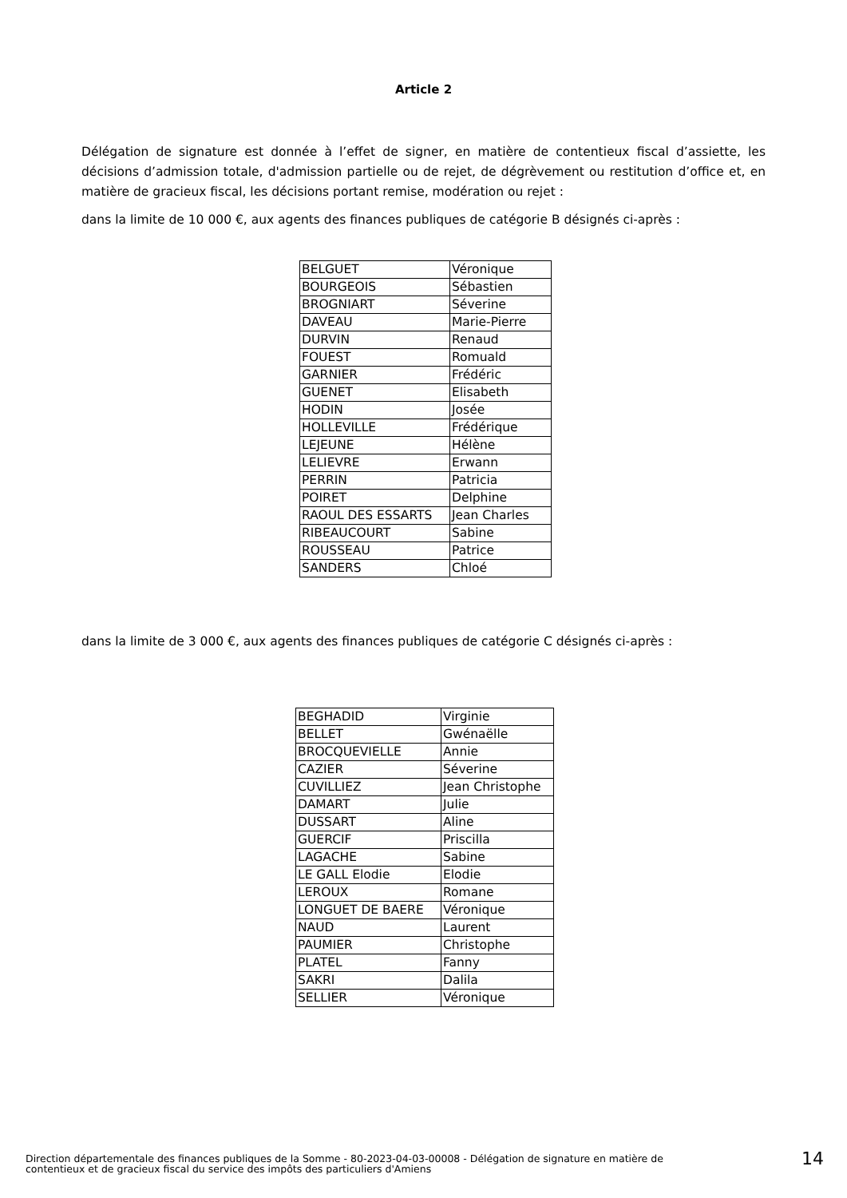Article 2
Délégation de signature est donnée à l’effet de signer, en matière de contentieux fiscal d’assiette, les décisions d’admission totale, d'admission partielle ou de rejet, de dégrèvement ou restitution d’office et, en matière de gracieux fiscal, les décisions portant remise, modération ou rejet :
dans la limite de 10 000 €, aux agents des finances publiques de catégorie B désignés ci-après :
| BELGUET | Véronique |
| BOURGEOIS | Sébastien |
| BROGNIART | Séverine |
| DAVEAU | Marie-Pierre |
| DURVIN | Renaud |
| FOUEST | Romuald |
| GARNIER | Frédéric |
| GUENET | Elisabeth |
| HODIN | Josée |
| HOLLEVILLE | Frédérique |
| LEJEUNE | Hélène |
| LELIEVRE | Erwann |
| PERRIN | Patricia |
| POIRET | Delphine |
| RAOUL DES ESSARTS | Jean Charles |
| RIBEAUCOURT | Sabine |
| ROUSSEAU | Patrice |
| SANDERS | Chloé |
dans la limite de 3 000 €, aux agents des finances publiques de catégorie C désignés ci-après :
| BEGHADID | Virginie |
| BELLET | Gwénaëlle |
| BROCQUEVIELLE | Annie |
| CAZIER | Séverine |
| CUVILLIEZ | Jean Christophe |
| DAMART | Julie |
| DUSSART | Aline |
| GUERCIF | Priscilla |
| LAGACHE | Sabine |
| LE GALL Elodie | Elodie |
| LEROUX | Romane |
| LONGUET DE BAERE | Véronique |
| NAUD | Laurent |
| PAUMIER | Christophe |
| PLATEL | Fanny |
| SAKRI | Dalila |
| SELLIER | Véronique |
Direction départementale des finances publiques de la Somme - 80-2023-04-03-00008 - Délégation de signature en matière de
contentieux et de gracieux fiscal du service des impôts des particuliers d'Amiens
14